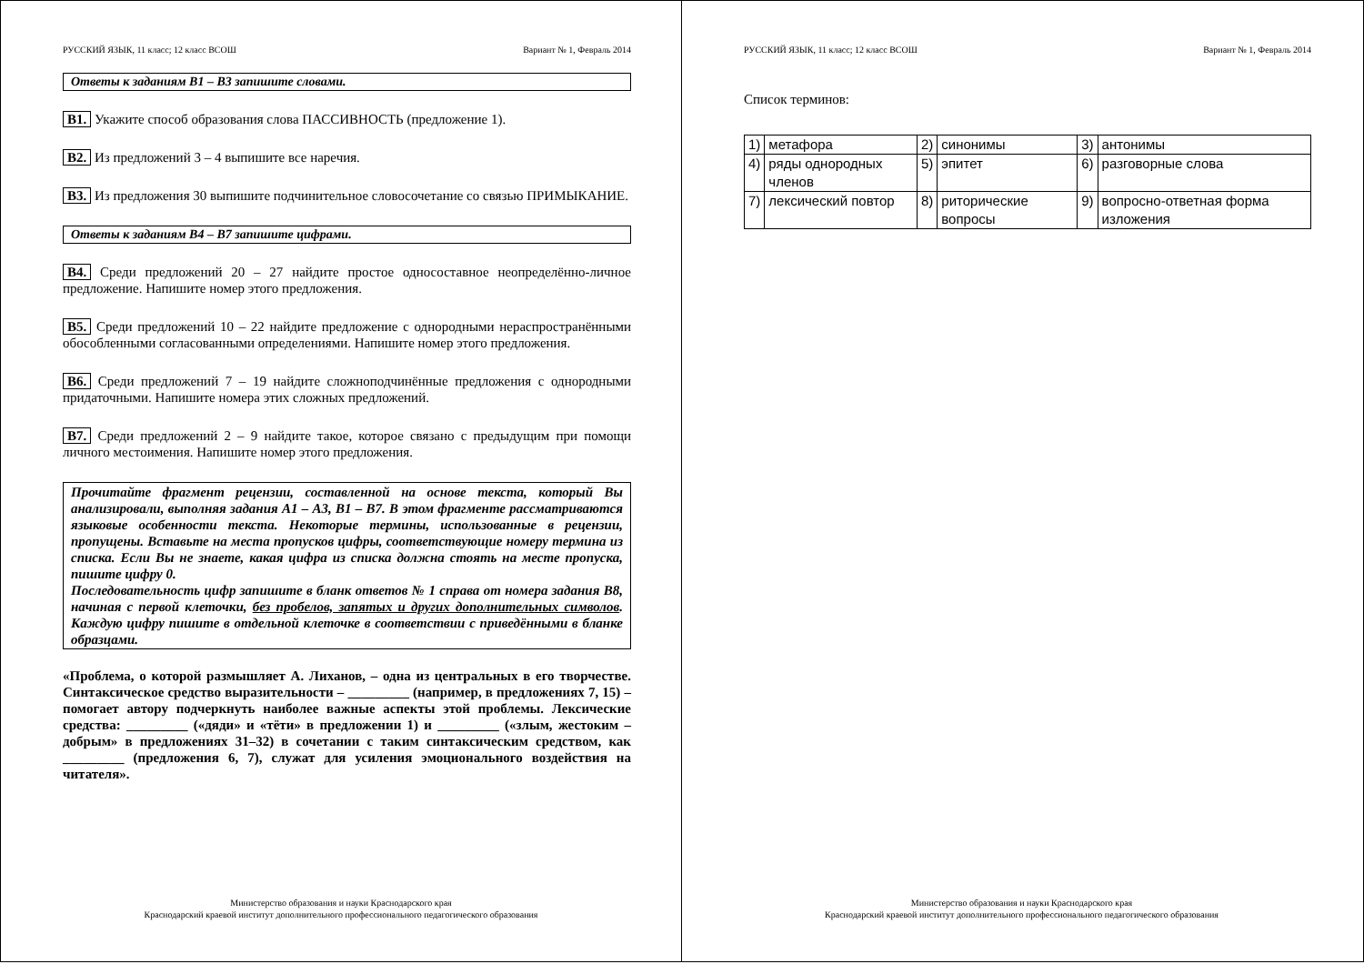РУССКИЙ ЯЗЫК, 11 класс; 12 класс ВСОШ Вариант № 1, Февраль 2014
Ответы к заданиям В1 – В3 запишите словами.
В1. Укажите способ образования слова ПАССИВНОСТЬ (предложение 1).
В2. Из предложений 3 – 4 выпишите все наречия.
В3. Из предложения 30 выпишите подчинительное словосочетание со связью ПРИМЫКАНИЕ.
Ответы к заданиям В4 – В7 запишите цифрами.
В4. Среди предложений 20 – 27 найдите простое односоставное неопределённо-личное предложение. Напишите номер этого предложения.
В5. Среди предложений 10 – 22 найдите предложение с однородными нераспространёнными обособленными согласованными определениями. Напишите номер этого предложения.
В6. Среди предложений 7 – 19 найдите сложноподчинённые предложения с однородными придаточными. Напишите номера этих сложных предложений.
В7. Среди предложений 2 – 9 найдите такое, которое связано с предыдущим при помощи личного местоимения. Напишите номер этого предложения.
Прочитайте фрагмент рецензии, составленной на основе текста, который Вы анализировали, выполняя задания А1 – А3, В1 – В7. В этом фрагменте рассматриваются языковые особенности текста. Некоторые термины, использованные в рецензии, пропущены. Вставьте на места пропусков цифры, соответствующие номеру термина из списка. Если Вы не знаете, какая цифра из списка должна стоять на месте пропуска, пишите цифру 0.
Последовательность цифр запишите в бланк ответов № 1 справа от номера задания В8, начиная с первой клеточки, без пробелов, запятых и других дополнительных символов. Каждую цифру пишите в отдельной клеточке в соответствии с приведёнными в бланке образцами.
«Проблема, о которой размышляет А. Лиханов, – одна из центральных в его творчестве. Синтаксическое средство выразительности – _________ (например, в предложениях 7, 15) – помогает автору подчеркнуть наиболее важные аспекты этой проблемы. Лексические средства: _________ («дяди» и «тёти» в предложении 1) и _________ («злым, жестоким – добрым» в предложениях 31–32) в сочетании с таким синтаксическим средством, как _________ (предложения 6, 7), служат для усиления эмоционального воздействия на читателя».
Министерство образования и науки Краснодарского края
Краснодарский краевой институт дополнительного профессионального педагогического образования
РУССКИЙ ЯЗЫК, 11 класс; 12 класс ВСОШ Вариант № 1, Февраль 2014
Список терминов:
| 1) | метафора | 2) | синонимы | 3) | антонимы |
| 4) | ряды однородных членов | 5) | эпитет | 6) | разговорные слова |
| 7) | лексический повтор | 8) | риторические вопросы | 9) | вопросно-ответная форма изложения |
Министерство образования и науки Краснодарского края
Краснодарский краевой институт дополнительного профессионального педагогического образования